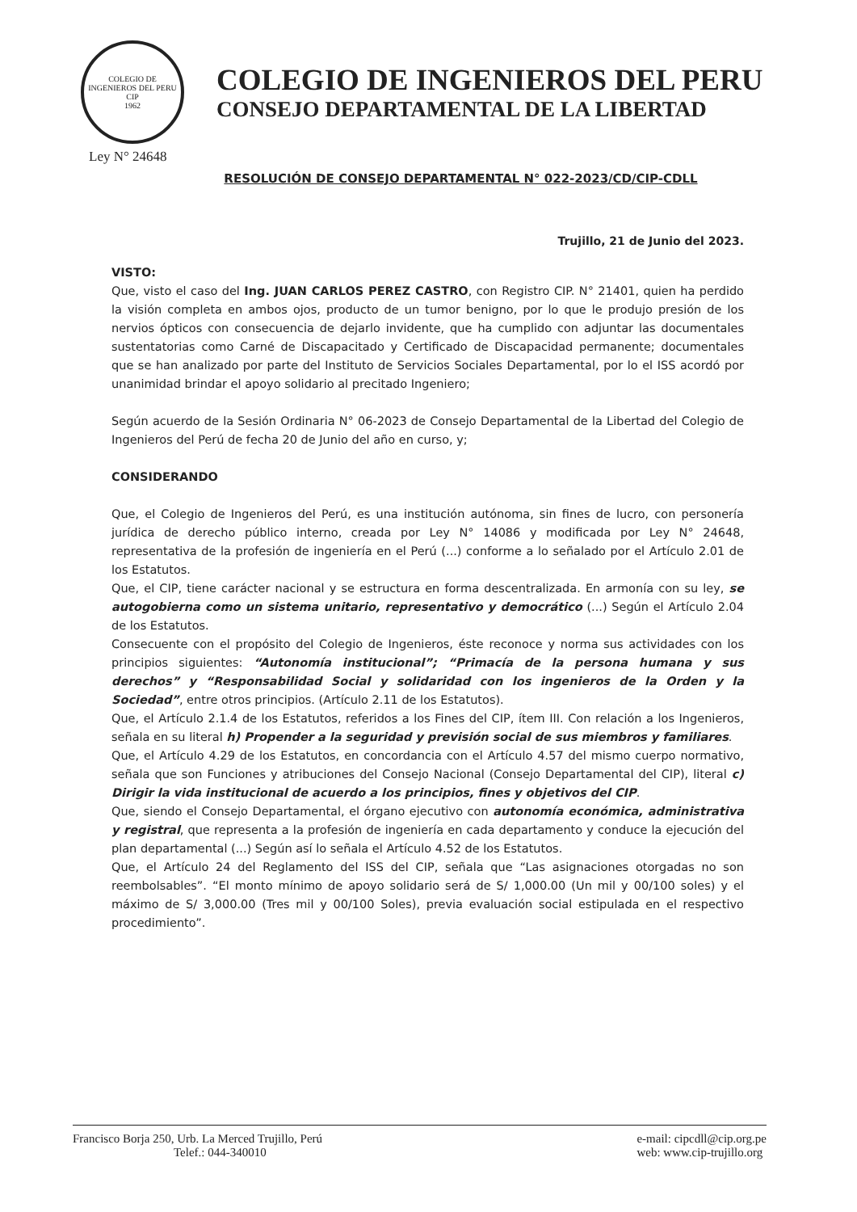COLEGIO DE INGENIEROS DEL PERU
CIP
1962
COLEGIO DE INGENIEROS DEL PERU
CONSEJO DEPARTAMENTAL DE LA LIBERTAD
Ley N° 24648
RESOLUCIÓN DE CONSEJO DEPARTAMENTAL N° 022-2023/CD/CIP-CDLL
Trujillo, 21 de Junio del 2023.
VISTO:
Que, visto el caso del Ing. JUAN CARLOS PEREZ CASTRO, con Registro CIP. N° 21401, quien ha perdido la visión completa en ambos ojos, producto de un tumor benigno, por lo que le produjo presión de los nervios ópticos con consecuencia de dejarlo invidente, que ha cumplido con adjuntar las documentales sustentatorias como Carné de Discapacitado y Certificado de Discapacidad permanente; documentales que se han analizado por parte del Instituto de Servicios Sociales Departamental, por lo el ISS acordó por unanimidad brindar el apoyo solidario al precitado Ingeniero;
Según acuerdo de la Sesión Ordinaria N° 06-2023 de Consejo Departamental de la Libertad del Colegio de Ingenieros del Perú de fecha 20 de Junio del año en curso, y;
CONSIDERANDO
Que, el Colegio de Ingenieros del Perú, es una institución autónoma, sin fines de lucro, con personería jurídica de derecho público interno, creada por Ley N° 14086 y modificada por Ley N° 24648, representativa de la profesión de ingeniería en el Perú (...) conforme a lo señalado por el Artículo 2.01 de los Estatutos.
Que, el CIP, tiene carácter nacional y se estructura en forma descentralizada. En armonía con su ley, se autogobierna como un sistema unitario, representativo y democrático (...) Según el Artículo 2.04 de los Estatutos.
Consecuente con el propósito del Colegio de Ingenieros, éste reconoce y norma sus actividades con los principios siguientes: “Autonomía institucional”; “Primacía de la persona humana y sus derechos” y “Responsabilidad Social y solidaridad con los ingenieros de la Orden y la Sociedad”, entre otros principios. (Artículo 2.11 de los Estatutos).
Que, el Artículo 2.1.4 de los Estatutos, referidos a los Fines del CIP, ítem III. Con relación a los Ingenieros, señala en su literal h) Propender a la seguridad y previsión social de sus miembros y familiares.
Que, el Artículo 4.29 de los Estatutos, en concordancia con el Artículo 4.57 del mismo cuerpo normativo, señala que son Funciones y atribuciones del Consejo Nacional (Consejo Departamental del CIP), literal c) Dirigir la vida institucional de acuerdo a los principios, fines y objetivos del CIP.
Que, siendo el Consejo Departamental, el órgano ejecutivo con autonomía económica, administrativa y registral, que representa a la profesión de ingeniería en cada departamento y conduce la ejecución del plan departamental (...) Según así lo señala el Artículo 4.52 de los Estatutos.
Que, el Artículo 24 del Reglamento del ISS del CIP, señala que “Las asignaciones otorgadas no son reembolsables”. “El monto mínimo de apoyo solidario será de S/ 1,000.00 (Un mil y 00/100 soles) y el máximo de S/ 3,000.00 (Tres mil y 00/100 Soles), previa evaluación social estipulada en el respectivo procedimiento”.
Francisco Borja 250, Urb. La Merced Trujillo, Perú
Telef.: 044-340010
e-mail: cipcdll@cip.org.pe
web: www.cip-trujillo.org